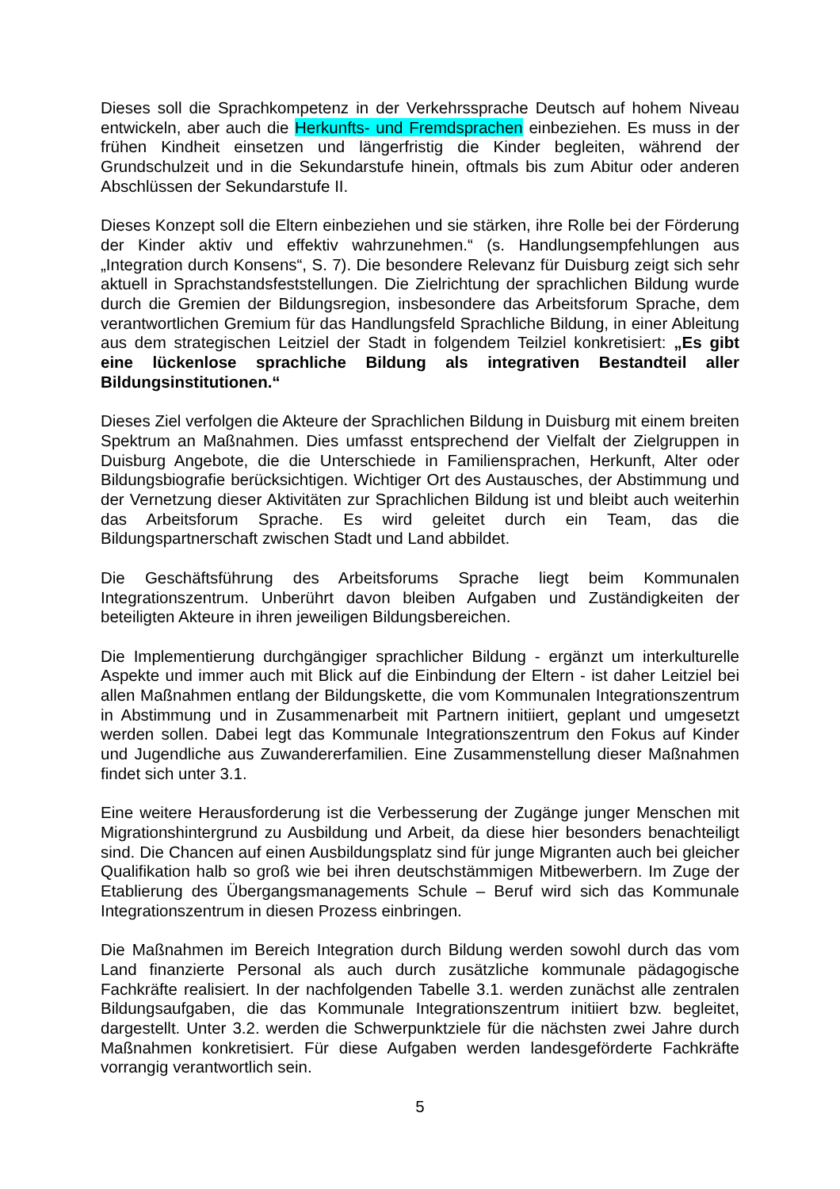Dieses soll die Sprachkompetenz in der Verkehrssprache Deutsch auf hohem Niveau entwickeln, aber auch die Herkunfts- und Fremdsprachen einbeziehen. Es muss in der frühen Kindheit einsetzen und längerfristig die Kinder begleiten, während der Grundschulzeit und in die Sekundarstufe hinein, oftmals bis zum Abitur oder anderen Abschlüssen der Sekundarstufe II.
Dieses Konzept soll die Eltern einbeziehen und sie stärken, ihre Rolle bei der Förderung der Kinder aktiv und effektiv wahrzunehmen.“ (s. Handlungsempfehlungen aus „Integration durch Konsens“, S. 7). Die besondere Relevanz für Duisburg zeigt sich sehr aktuell in Sprachstandsfeststellungen. Die Zielrichtung der sprachlichen Bildung wurde durch die Gremien der Bildungsregion, insbesondere das Arbeitsforum Sprache, dem verantwortlichen Gremium für das Handlungsfeld Sprachliche Bildung, in einer Ableitung aus dem strategischen Leitziel der Stadt in folgendem Teilziel konkretisiert: „Es gibt eine lückenlose sprachliche Bildung als integrativen Bestandteil aller Bildungsinstitutionen.“
Dieses Ziel verfolgen die Akteure der Sprachlichen Bildung in Duisburg mit einem breiten Spektrum an Maßnahmen. Dies umfasst entsprechend der Vielfalt der Zielgruppen in Duisburg Angebote, die die Unterschiede in Familiensprachen, Herkunft, Alter oder Bildungsbiografie berücksichtigen. Wichtiger Ort des Austausches, der Abstimmung und der Vernetzung dieser Aktivitäten zur Sprachlichen Bildung ist und bleibt auch weiterhin das Arbeitsforum Sprache. Es wird geleitet durch ein Team, das die Bildungspartnerschaft zwischen Stadt und Land abbildet.
Die Geschäftsführung des Arbeitsforums Sprache liegt beim Kommunalen Integrationszentrum. Unberührt davon bleiben Aufgaben und Zuständigkeiten der beteiligten Akteure in ihren jeweiligen Bildungsbereichen.
Die Implementierung durchgängiger sprachlicher Bildung - ergänzt um interkulturelle Aspekte und immer auch mit Blick auf die Einbindung der Eltern - ist daher Leitziel bei allen Maßnahmen entlang der Bildungskette, die vom Kommunalen Integrationszentrum in Abstimmung und in Zusammenarbeit mit Partnern initiiert, geplant und umgesetzt werden sollen. Dabei legt das Kommunale Integrationszentrum den Fokus auf Kinder und Jugendliche aus Zuwandererfamilien. Eine Zusammenstellung dieser Maßnahmen findet sich unter 3.1.
Eine weitere Herausforderung ist die Verbesserung der Zugänge junger Menschen mit Migrationshintergrund zu Ausbildung und Arbeit, da diese hier besonders benachteiligt sind. Die Chancen auf einen Ausbildungsplatz sind für junge Migranten auch bei gleicher Qualifikation halb so groß wie bei ihren deutschstämmigen Mitbewerbern. Im Zuge der Etablierung des Übergangsmanagements Schule – Beruf wird sich das Kommunale Integrationszentrum in diesen Prozess einbringen.
Die Maßnahmen im Bereich Integration durch Bildung werden sowohl durch das vom Land finanzierte Personal als auch durch zusätzliche kommunale pädagogische Fachkräfte realisiert. In der nachfolgenden Tabelle 3.1. werden zunächst alle zentralen Bildungsaufgaben, die das Kommunale Integrationszentrum initiiert bzw. begleitet, dargestellt. Unter 3.2. werden die Schwerpunktziele für die nächsten zwei Jahre durch Maßnahmen konkretisiert. Für diese Aufgaben werden landesgeförderte Fachkräfte vorrangig verantwortlich sein.
5